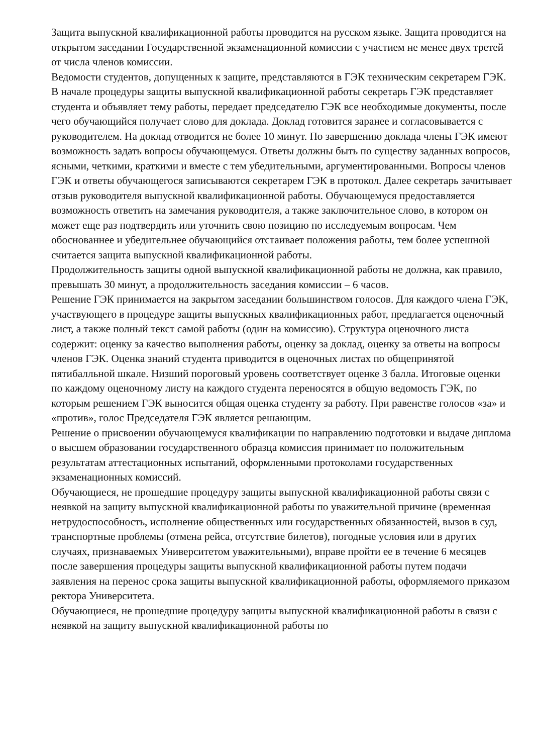Защита выпускной квалификационной работы проводится на русском языке. Защита проводится на открытом заседании Государственной экзаменационной комиссии с участием не менее двух третей от числа членов комиссии.
Ведомости студентов, допущенных к защите, представляются в ГЭК техническим секретарем ГЭК.
В начале процедуры защиты выпускной квалификационной работы секретарь ГЭК представляет студента и объявляет тему работы, передает председателю ГЭК все необходимые документы, после чего обучающийся получает слово для доклада. Доклад готовится заранее и согласовывается с руководителем. На доклад отводится не более 10 минут. По завершению доклада члены ГЭК имеют возможность задать вопросы обучающемуся. Ответы должны быть по существу заданных вопросов, ясными, четкими, краткими и вместе с тем убедительными, аргументированными. Вопросы членов ГЭК и ответы обучающегося записываются секретарем ГЭК в протокол. Далее секретарь зачитывает отзыв руководителя выпускной квалификационной работы. Обучающемуся предоставляется возможность ответить на замечания руководителя, а также заключительное слово, в котором он может еще раз подтвердить или уточнить свою позицию по исследуемым вопросам. Чем обоснованнее и убедительнее обучающийся отстаивает положения работы, тем более успешной считается защита выпускной квалификационной работы.
Продолжительность защиты одной выпускной квалификационной работы не должна, как правило, превышать 30 минут, а продолжительность заседания комиссии – 6 часов.
Решение ГЭК принимается на закрытом заседании большинством голосов. Для каждого члена ГЭК, участвующего в процедуре защиты выпускных квалификационных работ, предлагается оценочный лист, а также полный текст самой работы (один на комиссию). Структура оценочного листа содержит: оценку за качество выполнения работы, оценку за доклад, оценку за ответы на вопросы членов ГЭК. Оценка знаний студента приводится в оценочных листах по общепринятой пятибалльной шкале. Низший пороговый уровень соответствует оценке 3 балла. Итоговые оценки по каждому оценочному листу на каждого студента переносятся в общую ведомость ГЭК, по которым решением ГЭК выносится общая оценка студенту за работу. При равенстве голосов «за» и «против», голос Председателя ГЭК является решающим.
Решение о присвоении обучающемуся квалификации по направлению подготовки и выдаче диплома о высшем образовании государственного образца комиссия принимает по положительным результатам аттестационных испытаний, оформленными протоколами государственных экзаменационных комиссий.
Обучающиеся, не прошедшие процедуру защиты выпускной квалификационной работы связи с неявкой на защиту выпускной квалификационной работы по уважительной причине (временная нетрудоспособность, исполнение общественных или государственных обязанностей, вызов в суд, транспортные проблемы (отмена рейса, отсутствие билетов), погодные условия или в других случаях, признаваемых Университетом уважительными), вправе пройти ее в течение 6 месяцев после завершения процедуры защиты выпускной квалификационной работы путем подачи заявления на перенос срока защиты выпускной квалификационной работы, оформляемого приказом ректора Университета.
Обучающиеся, не прошедшие процедуру защиты выпускной квалификационной работы в связи с неявкой на защиту выпускной квалификационной работы по